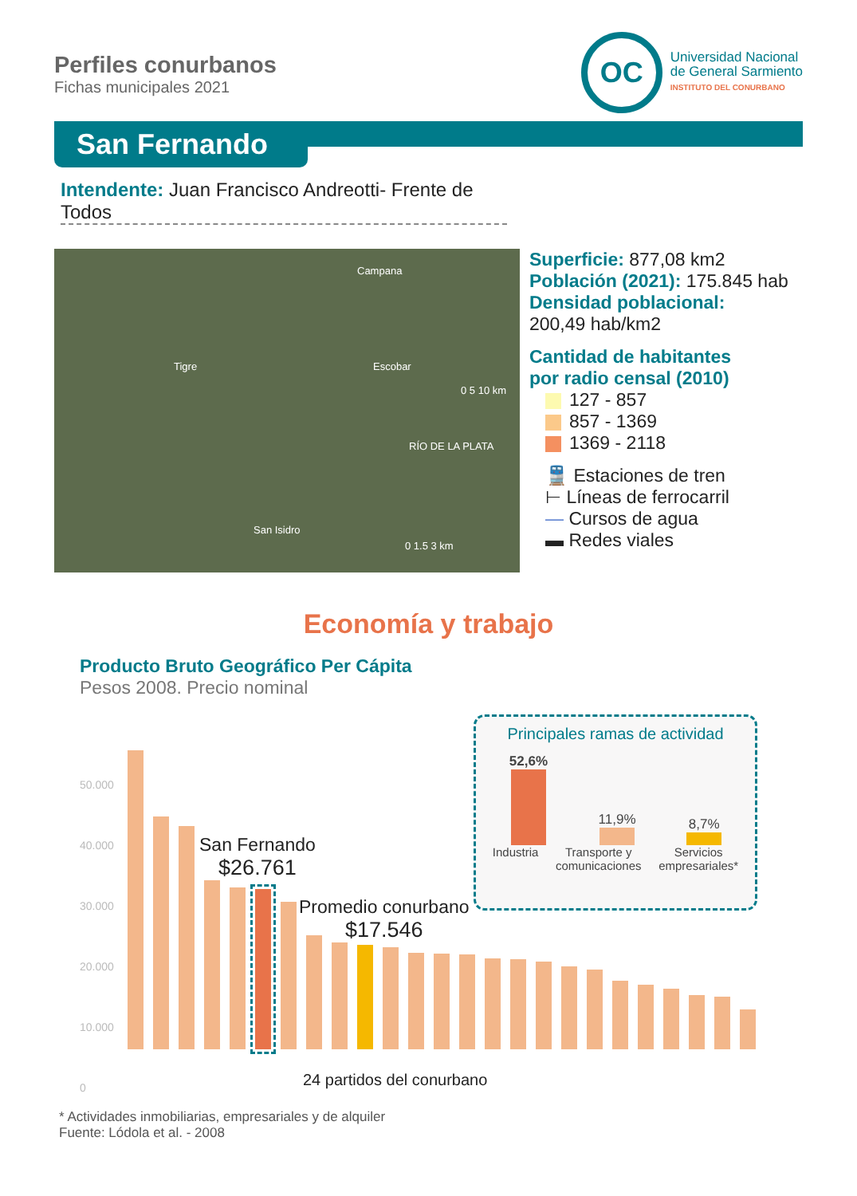Perfiles conurbanos
Fichas municipales 2021
OC
Universidad Nacional
de General Sarmiento
INSTITUTO DEL CONURBANO
San Fernando
Intendente: Juan Francisco Andreotti- Frente de Todos
Tigre
Campana
Escobar
San Isidro
RÍO DE LA PLATA
0 5 10 km
0 1.5 3 km
Superficie: 877,08 km2
Población (2021): 175.845 hab
Densidad poblacional:
200,49 hab/km2
Cantidad de habitantes
por radio censal (2010)
127 - 857
857 - 1369
1369 - 2118
🚆 Estaciones de tren
⊢ Líneas de ferrocarril
— Cursos de agua
▬ Redes viales
Economía y trabajo
Producto Bruto Geográfico Per Cápita
Pesos 2008. Precio nominal
50.000
40.000
30.000
20.000
10.000
0
San Fernando
$26.761
Promedio conurbano
$17.546
24 partidos del conurbano
Principales ramas de actividad
52,6%
11,9%
8,7%
Industria Transporte y
comunicaciones
Servicios
empresariales*
* Actividades inmobiliarias, empresariales y de alquiler
Fuente: Lódola et al. - 2008